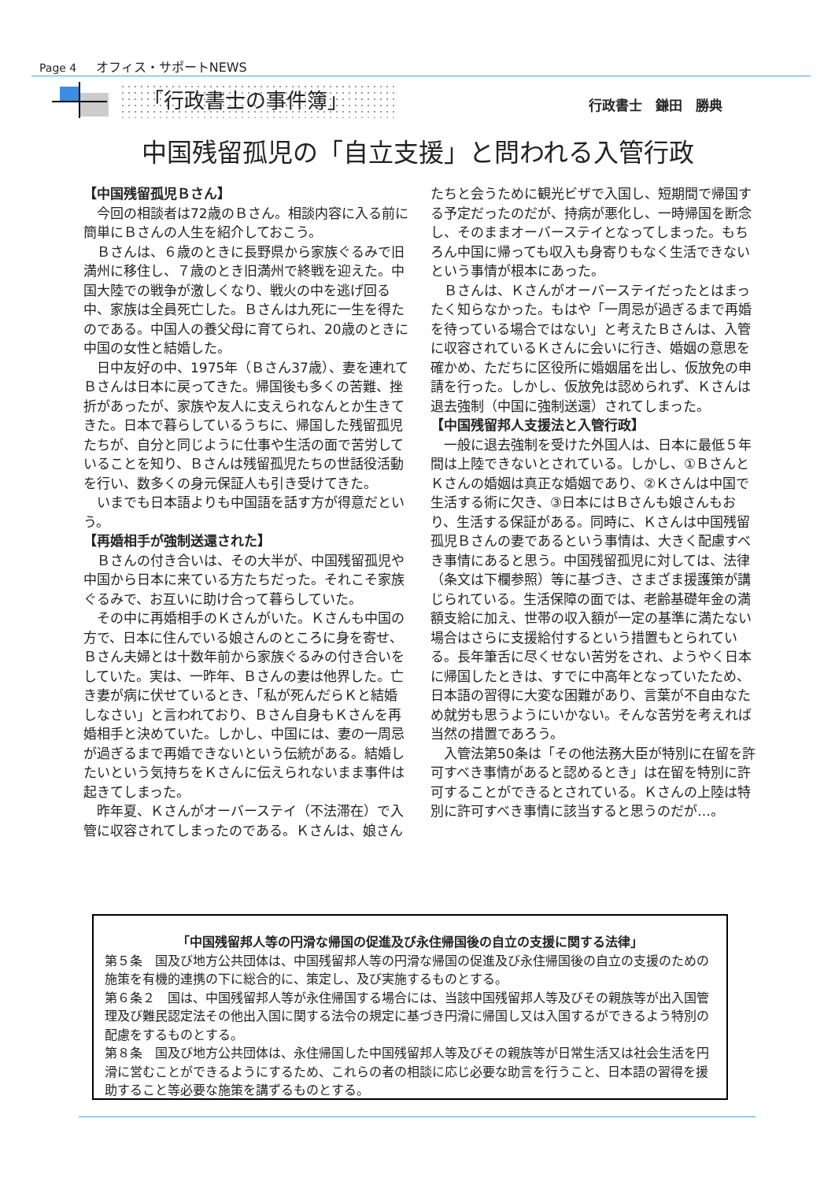Page 4 オフィス・サポートNEWS
「行政書士の事件簿」 行政書士　鎌田　勝典
中国残留孤児の「自立支援」と問われる入管行政
【中国残留孤児Ｂさん】
今回の相談者は72歳のＢさん。相談内容に入る前に簡単にＢさんの人生を紹介しておこう。
Ｂさんは、６歳のときに長野県から家族ぐるみで旧満州に移住し、７歳のとき旧満州で終戦を迎えた。中国大陸での戦争が激しくなり、戦火の中を逃げ回る中、家族は全員死亡した。Ｂさんは九死に一生を得たのである。中国人の養父母に育てられ、20歳のときに中国の女性と結婚した。
日中友好の中、1975年（Ｂさん37歳）、妻を連れてＢさんは日本に戻ってきた。帰国後も多くの苦難、挫折があったが、家族や友人に支えられなんとか生きてきた。日本で暮らしているうちに、帰国した残留孤児たちが、自分と同じように仕事や生活の面で苦労していることを知り、Ｂさんは残留孤児たちの世話役活動を行い、数多くの身元保証人も引き受けてきた。
いまでも日本語よりも中国語を話す方が得意だという。
【再婚相手が強制送還された】
Ｂさんの付き合いは、その大半が、中国残留孤児や中国から日本に来ている方たちだった。それこそ家族ぐるみで、お互いに助け合って暮らしていた。
その中に再婚相手のＫさんがいた。Ｋさんも中国の方で、日本に住んでいる娘さんのところに身を寄せ、Ｂさん夫婦とは十数年前から家族ぐるみの付き合いをしていた。実は、一昨年、Ｂさんの妻は他界した。亡き妻が病に伏せているとき、「私が死んだらＫと結婚しなさい」と言われており、Ｂさん自身もＫさんを再婚相手と決めていた。しかし、中国には、妻の一周忌が過ぎるまで再婚できないという伝統がある。結婚したいという気持ちをＫさんに伝えられないまま事件は起きてしまった。
昨年夏、Ｋさんがオーバーステイ（不法滞在）で入管に収容されてしまったのである。Ｋさんは、娘さんたちと会うために観光ビザで入国し、短期間で帰国する予定だったのだが、持病が悪化し、一時帰国を断念し、そのままオーバーステイとなってしまった。もちろん中国に帰っても収入も身寄りもなく生活できないという事情が根本にあった。
Ｂさんは、Ｋさんがオーバーステイだったとはまったく知らなかった。もはや「一周忌が過ぎるまで再婚を待っている場合ではない」と考えたＢさんは、入管に収容されているＫさんに会いに行き、婚姻の意思を確かめ、ただちに区役所に婚姻届を出し、仮放免の申請を行った。しかし、仮放免は認められず、Ｋさんは退去強制（中国に強制送還）されてしまった。
【中国残留邦人支援法と入管行政】
一般に退去強制を受けた外国人は、日本に最低５年間は上陸できないとされている。しかし、①ＢさんとＫさんの婚姻は真正な婚姻であり、②Ｋさんは中国で生活する術に欠き、③日本にはＢさんも娘さんもおり、生活する保証がある。同時に、Ｋさんは中国残留孤児Ｂさんの妻であるという事情は、大きく配慮すべき事情にあると思う。中国残留孤児に対しては、法律（条文は下欄参照）等に基づき、さまざま援護策が講じられている。生活保障の面では、老齢基礎年金の満額支給に加え、世帯の収入額が一定の基準に満たない場合はさらに支援給付するという措置もとられている。長年筆舌に尽くせない苦労をされ、ようやく日本に帰国したときは、すでに中高年となっていたため、日本語の習得に大変な困難があり、言葉が不自由なため就労も思うようにいかない。そんな苦労を考えれば当然の措置であろう。
入管法第50条は「その他法務大臣が特別に在留を許可すべき事情があると認めるとき」は在留を特別に許可することができるとされている。Ｋさんの上陸は特別に許可すべき事情に該当すると思うのだが…。
「中国残留邦人等の円滑な帰国の促進及び永住帰国後の自立の支援に関する法律」
第５条　国及び地方公共団体は、中国残留邦人等の円滑な帰国の促進及び永住帰国後の自立の支援のための施策を有機的連携の下に総合的に、策定し、及び実施するものとする。
第６条２　国は、中国残留邦人等が永住帰国する場合には、当該中国残留邦人等及びその親族等が出入国管理及び難民認定法その他出入国に関する法令の規定に基づき円滑に帰国し又は入国するができるよう特別の配慮をするものとする。
第８条　国及び地方公共団体は、永住帰国した中国残留邦人等及びその親族等が日常生活又は社会生活を円滑に営むことができるようにするため、これらの者の相談に応じ必要な助言を行うこと、日本語の習得を援助すること等必要な施策を講ずるものとする。